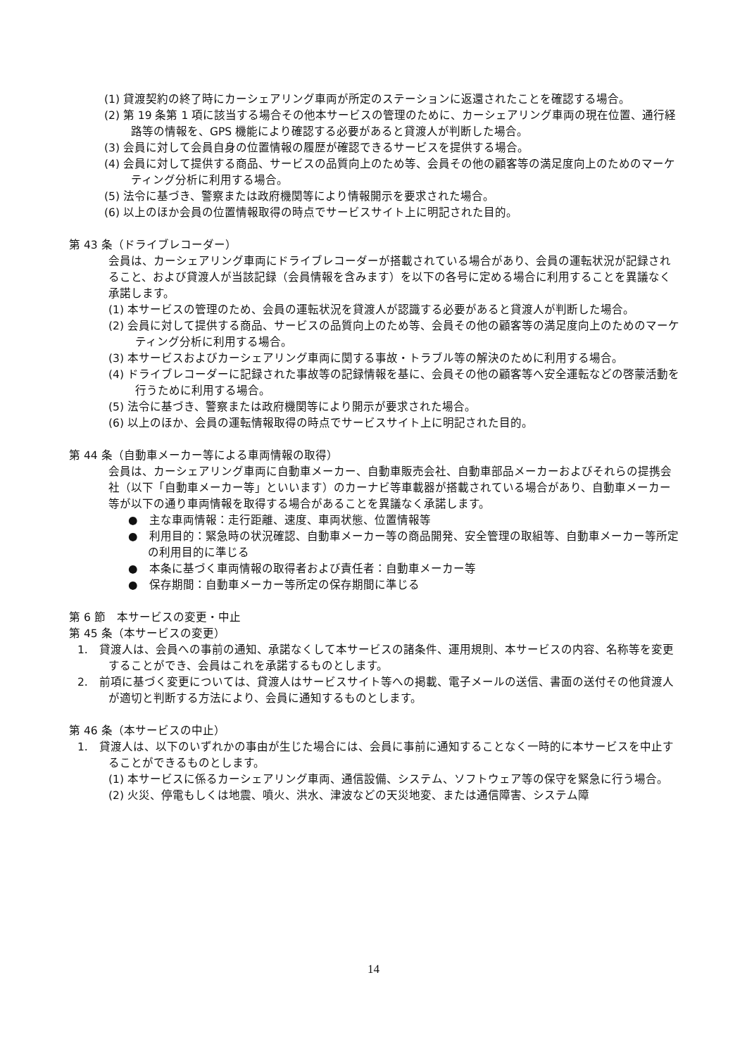(1) 貸渡契約の終了時にカーシェアリング車両が所定のステーションに返還されたことを確認する場合。
(2) 第 19 条第 1 項に該当する場合その他本サービスの管理のために、カーシェアリング車両の現在位置、通行経路等の情報を、GPS 機能により確認する必要があると貸渡人が判断した場合。
(3) 会員に対して会員自身の位置情報の履歴が確認できるサービスを提供する場合。
(4) 会員に対して提供する商品、サービスの品質向上のため等、会員その他の顧客等の満足度向上のためのマーケティング分析に利用する場合。
(5) 法令に基づき、警察または政府機関等により情報開示を要求された場合。
(6) 以上のほか会員の位置情報取得の時点でサービスサイト上に明記された目的。
第 43 条（ドライブレコーダー）
会員は、カーシェアリング車両にドライブレコーダーが搭載されている場合があり、会員の運転状況が記録されること、および貸渡人が当該記録（会員情報を含みます）を以下の各号に定める場合に利用することを異議なく承諾します。
(1) 本サービスの管理のため、会員の運転状況を貸渡人が認識する必要があると貸渡人が判断した場合。
(2) 会員に対して提供する商品、サービスの品質向上のため等、会員その他の顧客等の満足度向上のためのマーケティング分析に利用する場合。
(3) 本サービスおよびカーシェアリング車両に関する事故・トラブル等の解決のために利用する場合。
(4) ドライブレコーダーに記録された事故等の記録情報を基に、会員その他の顧客等へ安全運転などの啓蒙活動を行うために利用する場合。
(5) 法令に基づき、警察または政府機関等により開示が要求された場合。
(6) 以上のほか、会員の運転情報取得の時点でサービスサイト上に明記された目的。
第 44 条（自動車メーカー等による車両情報の取得）
会員は、カーシェアリング車両に自動車メーカー、自動車販売会社、自動車部品メーカーおよびそれらの提携会社（以下「自動車メーカー等」といいます）のカーナビ等車載器が搭載されている場合があり、自動車メーカー等が以下の通り車両情報を取得する場合があることを異議なく承諾します。
●　主な車両情報：走行距離、速度、車両状態、位置情報等
●　利用目的：緊急時の状況確認、自動車メーカー等の商品開発、安全管理の取組等、自動車メーカー等所定の利用目的に準じる
●　本条に基づく車両情報の取得者および責任者：自動車メーカー等
●　保存期間：自動車メーカー等所定の保存期間に準じる
第 6 節　本サービスの変更・中止
第 45 条（本サービスの変更）
1.　貸渡人は、会員への事前の通知、承諾なくして本サービスの諸条件、運用規則、本サービスの内容、名称等を変更することができ、会員はこれを承諾するものとします。
2.　前項に基づく変更については、貸渡人はサービスサイト等への掲載、電子メールの送信、書面の送付その他貸渡人が適切と判断する方法により、会員に通知するものとします。
第 46 条（本サービスの中止）
1.　貸渡人は、以下のいずれかの事由が生じた場合には、会員に事前に通知することなく一時的に本サービスを中止することができるものとします。
(1) 本サービスに係るカーシェアリング車両、通信設備、システム、ソフトウェア等の保守を緊急に行う場合。
(2) 火災、停電もしくは地震、噴火、洪水、津波などの天災地変、または通信障害、システム障
14